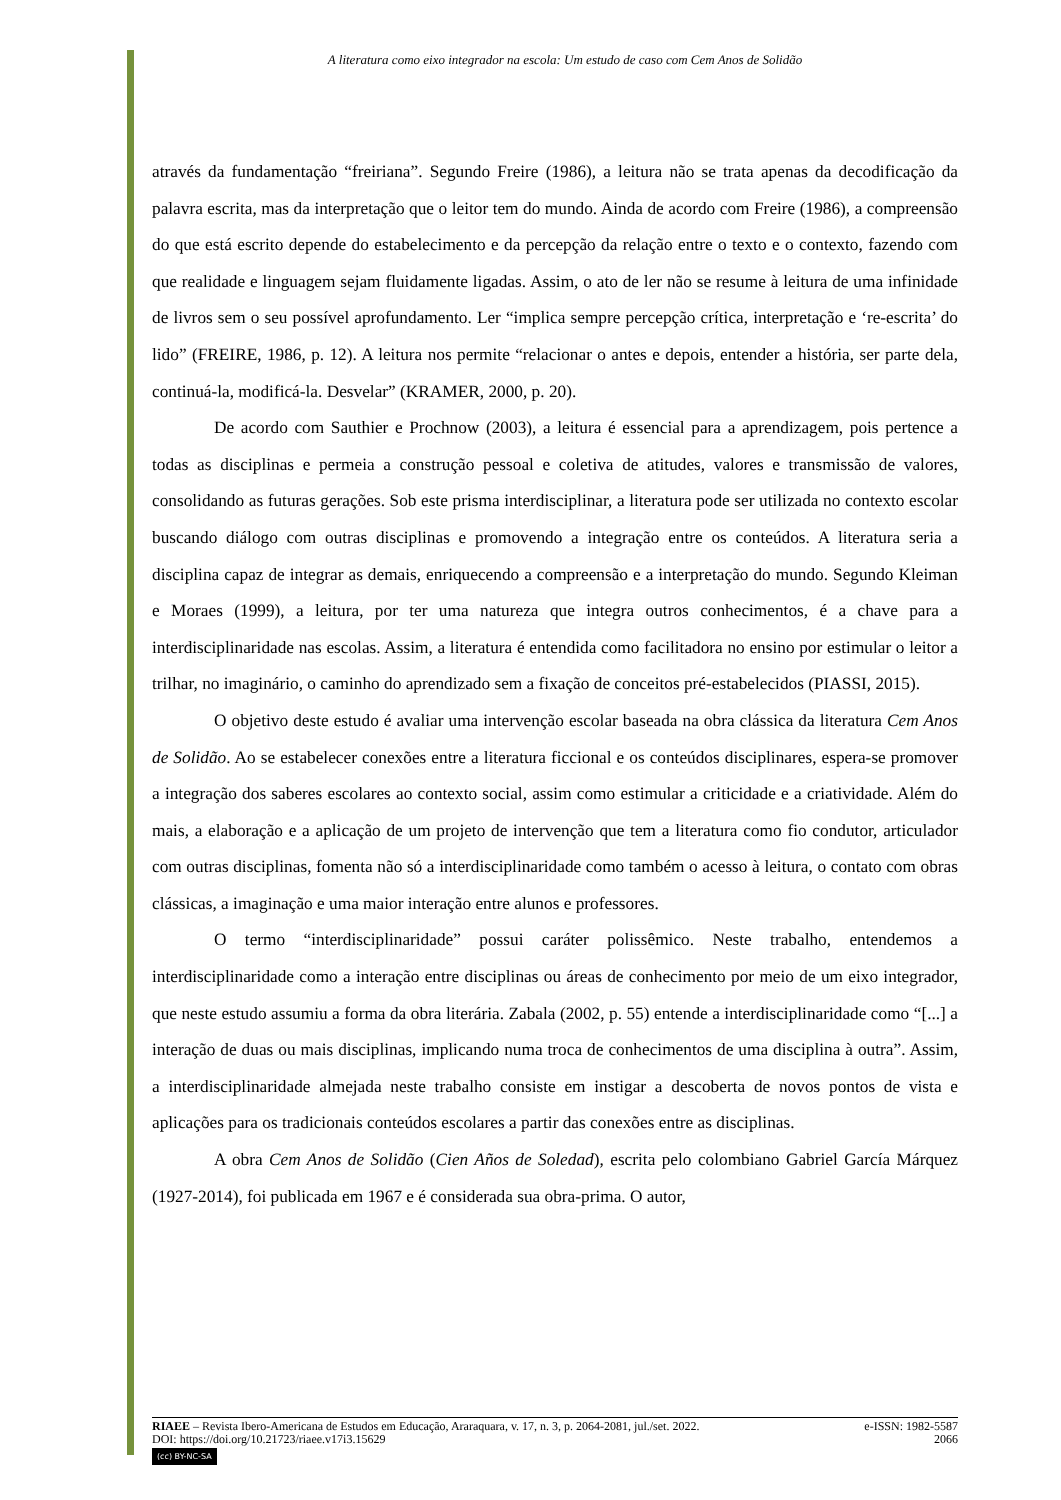A literatura como eixo integrador na escola: Um estudo de caso com Cem Anos de Solidão
através da fundamentação “freiriana”. Segundo Freire (1986), a leitura não se trata apenas da decodificação da palavra escrita, mas da interpretação que o leitor tem do mundo. Ainda de acordo com Freire (1986), a compreensão do que está escrito depende do estabelecimento e da percepção da relação entre o texto e o contexto, fazendo com que realidade e linguagem sejam fluidamente ligadas. Assim, o ato de ler não se resume à leitura de uma infinidade de livros sem o seu possível aprofundamento. Ler “implica sempre percepção crítica, interpretação e ‘re-escrita’ do lido” (FREIRE, 1986, p. 12). A leitura nos permite “relacionar o antes e depois, entender a história, ser parte dela, continuá-la, modificá-la. Desvelar” (KRAMER, 2000, p. 20).
De acordo com Sauthier e Prochnow (2003), a leitura é essencial para a aprendizagem, pois pertence a todas as disciplinas e permeia a construção pessoal e coletiva de atitudes, valores e transmissão de valores, consolidando as futuras gerações. Sob este prisma interdisciplinar, a literatura pode ser utilizada no contexto escolar buscando diálogo com outras disciplinas e promovendo a integração entre os conteúdos. A literatura seria a disciplina capaz de integrar as demais, enriquecendo a compreensão e a interpretação do mundo. Segundo Kleiman e Moraes (1999), a leitura, por ter uma natureza que integra outros conhecimentos, é a chave para a interdisciplinaridade nas escolas. Assim, a literatura é entendida como facilitadora no ensino por estimular o leitor a trilhar, no imaginário, o caminho do aprendizado sem a fixação de conceitos pré-estabelecidos (PIASSI, 2015).
O objetivo deste estudo é avaliar uma intervenção escolar baseada na obra clássica da literatura Cem Anos de Solidão. Ao se estabelecer conexões entre a literatura ficcional e os conteúdos disciplinares, espera-se promover a integração dos saberes escolares ao contexto social, assim como estimular a criticidade e a criatividade. Além do mais, a elaboração e a aplicação de um projeto de intervenção que tem a literatura como fio condutor, articulador com outras disciplinas, fomenta não só a interdisciplinaridade como também o acesso à leitura, o contato com obras clássicas, a imaginação e uma maior interação entre alunos e professores.
O termo “interdisciplinaridade” possui caráter polissêmico. Neste trabalho, entendemos a interdisciplinaridade como a interação entre disciplinas ou áreas de conhecimento por meio de um eixo integrador, que neste estudo assumiu a forma da obra literária. Zabala (2002, p. 55) entende a interdisciplinaridade como “[...] a interação de duas ou mais disciplinas, implicando numa troca de conhecimentos de uma disciplina à outra”. Assim, a interdisciplinaridade almejada neste trabalho consiste em instigar a descoberta de novos pontos de vista e aplicações para os tradicionais conteúdos escolares a partir das conexões entre as disciplinas.
A obra Cem Anos de Solidão (Cien Años de Soledad), escrita pelo colombiano Gabriel García Márquez (1927-2014), foi publicada em 1967 e é considerada sua obra-prima. O autor,
RIAEE – Revista Ibero-Americana de Estudos em Educação, Araraquara, v. 17, n. 3, p. 2064-2081, jul./set. 2022. e-ISSN: 1982-5587
DOI: https://doi.org/10.21723/riaee.v17i3.15629 2066
(cc) BY-NC-SA